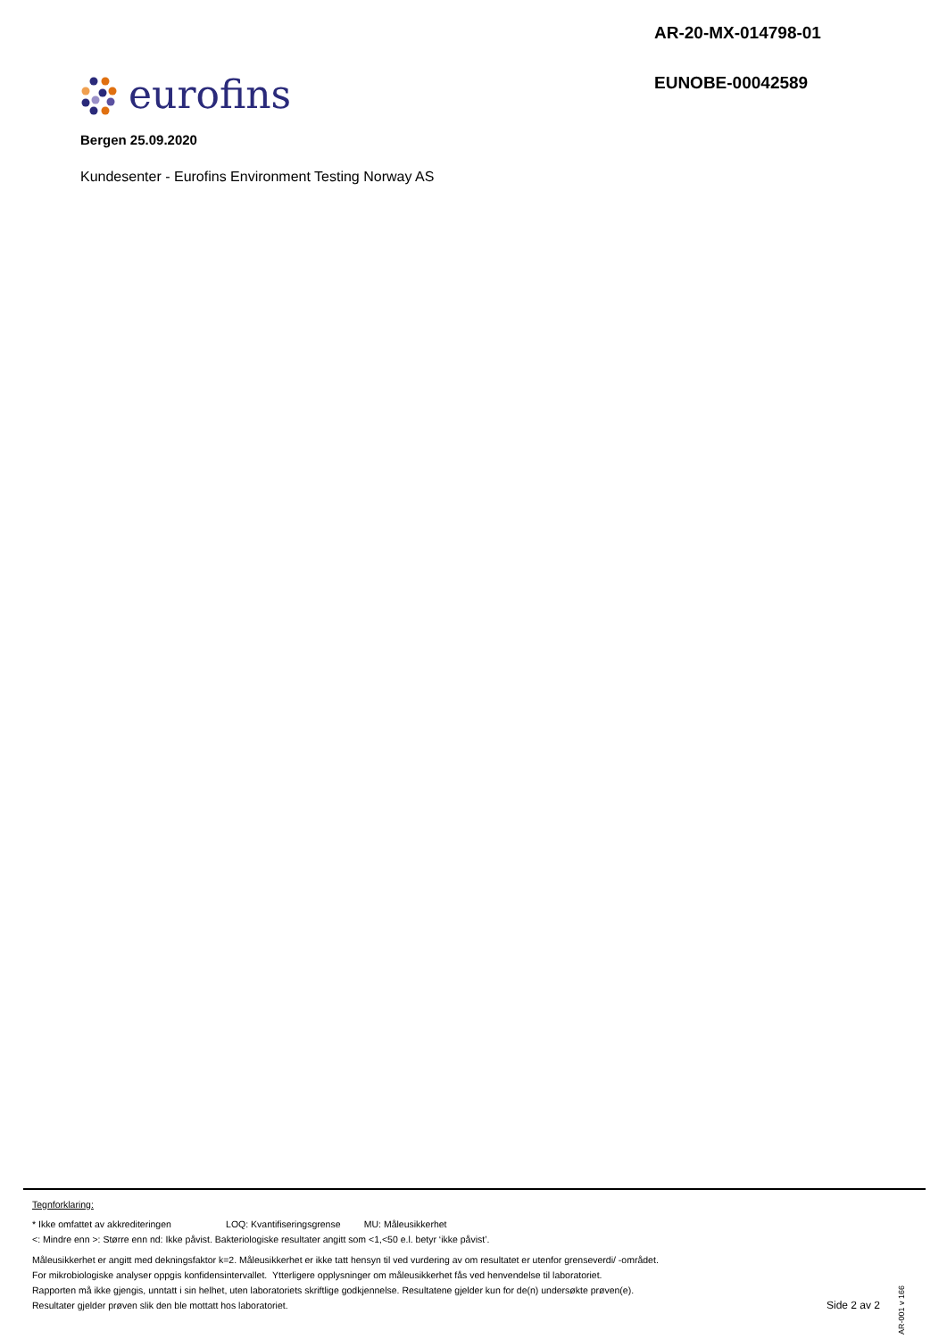AR-20-MX-014798-01
EUNOBE-00042589
eurofins
Bergen 25.09.2020
Kundesenter - Eurofins Environment Testing Norway AS
Tegnforklaring:
* Ikke omfattet av akkrediteringen LOQ: Kvantifiseringsgrense MU: Måleusikkerhet
<: Mindre enn >: Større enn nd: Ikke påvist. Bakteriologiske resultater angitt som <1,<50 e.l. betyr ‘ikke påvist’.
Måleusikkerhet er angitt med dekningsfaktor k=2. Måleusikkerhet er ikke tatt hensyn til ved vurdering av om resultatet er utenfor grenseverdi/ -området.
For mikrobiologiske analyser oppgis konfidensintervallet. Ytterligere opplysninger om måleusikkerhet fås ved henvendelse til laboratoriet.
Rapporten må ikke gjengis, unntatt i sin helhet, uten laboratoriets skriftlige godkjennelse. Resultatene gjelder kun for de(n) undersøkte prøven(e).
Resultater gjelder prøven slik den ble mottatt hos laboratoriet.
AR-001 v 166
Side 2 av 2